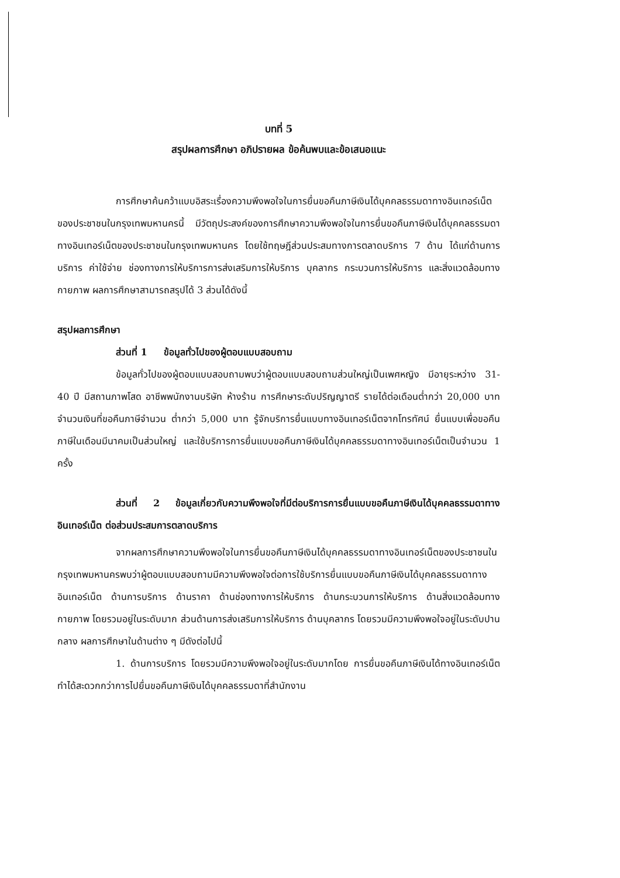บทที่ 5
สรุปผลการศึกษา อภิปรายผล ข้อค้นพบและข้อเสนอแนะ
การศึกษาค้นคว้าแบบอิสระเรื่องความพึงพอใจในการยื่นขอคืนภาษีเงินได้บุคคลธรรมดาทางอินเทอร์เน็ตของประชาชนในกรุงเทพมหานครนี้ มีวัตถุประสงค์ของการศึกษาความพึงพอใจในการยื่นขอคืนภาษีเงินได้บุคคลธรรมดาทางอินเทอร์เน็ตของประชาชนในกรุงเทพมหานคร โดยใช้ทฤษฎีส่วนประสมทางการตลาดบริการ 7 ด้าน ได้แก่ด้านการบริการ ค่าใช้จ่าย ช่องทางการให้บริการการส่งเสริมการให้บริการ บุคลากร กระบวนการให้บริการ และสิ่งแวดล้อมทางกายภาพ ผลการศึกษาสามารถสรุปได้ 3 ส่วนได้ดังนี้
สรุปผลการศึกษา
ส่วนที่ 1 ข้อมูลทั่วไปของผู้ตอบแบบสอบถาม
ข้อมูลทั่วไปของผู้ตอบแบบสอบถามพบว่าผู้ตอบแบบสอบถามส่วนใหญ่เป็นเพศหญิง มีอายุระหว่าง 31-40 ปี มีสถานภาพโสด อาชีพพนักงานบริษัท ห้างร้าน การศึกษาระดับปริญญาตรี รายได้ต่อเดือนต่ำกว่า 20,000 บาท จำนวนเงินที่ขอคืนภาษีจำนวน ต่ำกว่า 5,000 บาท รู้จักบริการยื่นแบบทางอินเทอร์เน็ตจากโทรทัศน์ ยื่นแบบเพื่อขอคืนภาษีในเดือนมีนาคมเป็นส่วนใหญ่ และใช้บริการการยื่นแบบขอคืนภาษีเงินได้บุคคลธรรมดาทางอินเทอร์เน็ตเป็นจำนวน 1 ครั้ง
ส่วนที่ 2 ข้อมูลเกี่ยวกับความพึงพอใจที่มีต่อบริการการยื่นแบบขอคืนภาษีเงินได้บุคคลธรรมดาทางอินเทอร์เน็ต ต่อส่วนประสมการตลาดบริการ
จากผลการศึกษาความพึงพอใจในการยื่นขอคืนภาษีเงินได้บุคคลธรรมดาทางอินเทอร์เน็ตของประชาชนในกรุงเทพมหานครพบว่าผู้ตอบแบบสอบถามมีความพึงพอใจต่อการใช้บริการยื่นแบบขอคืนภาษีเงินได้บุคคลธรรมดาทางอินเทอร์เน็ต ด้านการบริการ ด้านราคา ด้านช่องทางการให้บริการ ด้านกระบวนการให้บริการ ด้านสิ่งแวดล้อมทางกายภาพ โดยรวมอยู่ในระดับมาก ส่วนด้านการส่งเสริมการให้บริการ ด้านบุคลากร โดยรวมมีความพึงพอใจอยู่ในระดับปานกลาง ผลการศึกษาในด้านต่าง ๆ มีดังต่อไปนี้
1. ด้านการบริการ โดยรวมมีความพึงพอใจอยู่ในระดับมากโดย การยื่นขอคืนภาษีเงินได้ทางอินเทอร์เน็ตทำได้สะดวกกว่าการไปยื่นขอคืนภาษีเงินได้บุคคลธรรมดาที่สำนักงาน